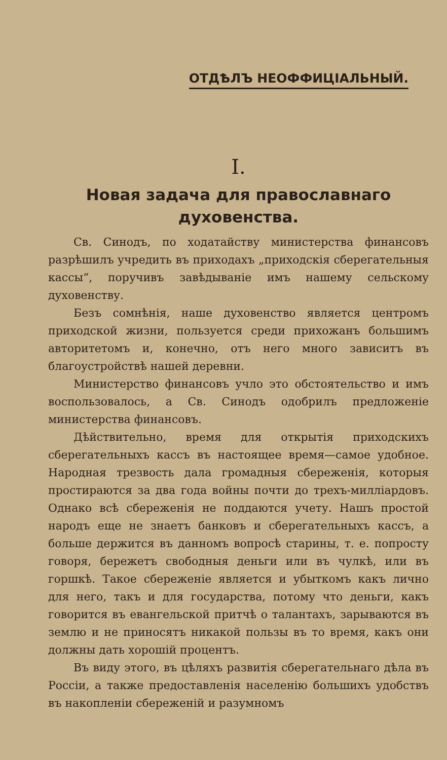ОТДѢЛЪ НЕОФФИЦІАЛЬНЫЙ.
I.
Новая задача для православнаго духовенства.
Св. Синодъ, по ходатайству министерства финансовъ разрѣшилъ учредить въ приходахъ „приходскія сберегательныя кассы“, поручивъ завѣдываніе имъ нашему сельскому духовенству.
Безъ сомнѣнія, наше духовенство является центромъ приходской жизни, пользуется среди прихожанъ большимъ авторитетомъ и, конечно, отъ него много зависитъ въ благоустройствѣ нашей деревни.
Министерство финансовъ учло это обстоятельство и имъ воспользовалось, а Св. Синодъ одобрилъ предложеніе министерства финансовъ.
Дѣйствительно, время для открытія приходскихъ сберегательныхъ кассъ въ настоящее время—самое удобное. Народная трезвость дала громадныя сбереженія, которыя простираются за два года войны почти до трехъ-милліардовъ. Однако всѣ сбереженія не поддаются учету. Нашъ простой народъ еще не знаетъ банковъ и сберегательныхъ кассъ, а больше держится въ данномъ вопросѣ старины, т. е. попросту говоря, бережетъ свободныя деньги или въ чулкѣ, или въ горшкѣ. Такое сбереженіе является и убыткомъ какъ лично для него, такъ и для государства, потому что деньги, какъ говорится въ евангельской притчѣ о талантахъ, зарываются въ землю и не приносятъ никакой пользы въ то время, какъ они должны дать хорошій процентъ.
Въ виду этого, въ цѣляхъ развитія сберегательнаго дѣла въ Россіи, а также предоставленія населенію большихъ удобствъ въ накопленіи сбереженій и разумномъ